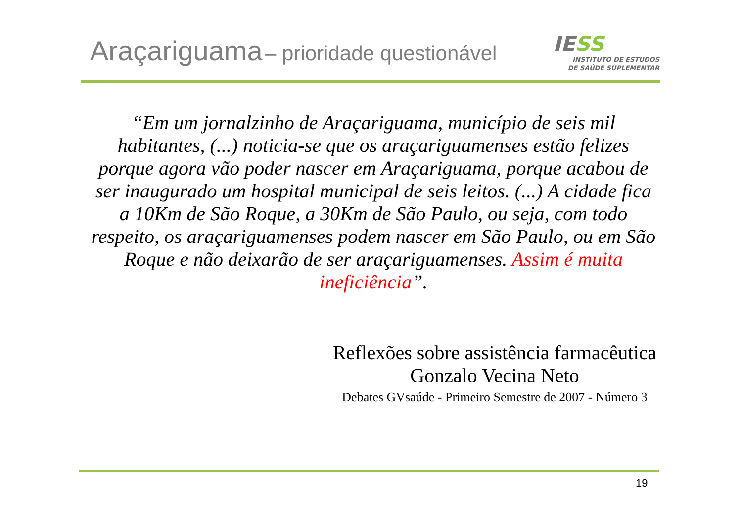Araçariguama – prioridade questionável
IE SS
INSTITUTO DE ESTUDOS
DE SAÚDE SUPLEMENTAR
“Em um jornalzinho de Araçariguama, município de seis mil habitantes, (...) noticia-se que os araçariguamenses estão felizes porque agora vão poder nascer em Araçariguama, porque acabou de ser inaugurado um hospital municipal de seis leitos. (...) A cidade fica a 10Km de São Roque, a 30Km de São Paulo, ou seja, com todo respeito, os araçariguamenses podem nascer em São Paulo, ou em São Roque e não deixarão de ser araçariguamenses. Assim é muita ineficiência”.
Reflexões sobre assistência farmacêutica
Gonzalo Vecina Neto
Debates GVsaúde - Primeiro Semestre de 2007 - Número 3
19